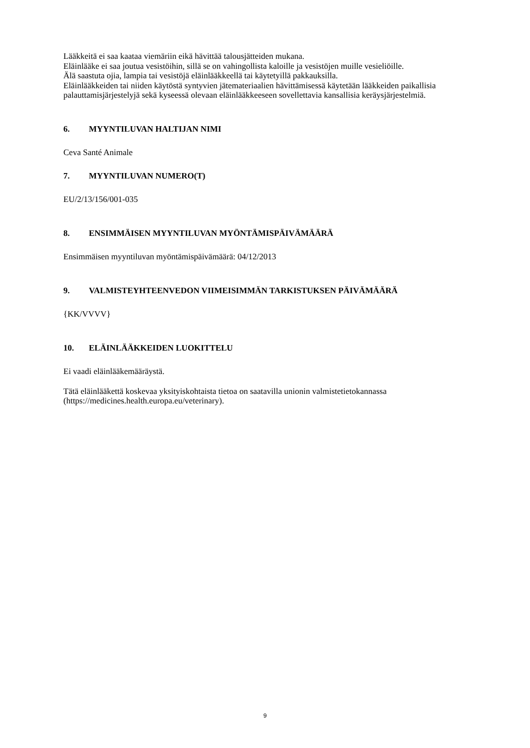Lääkkeitä ei saa kaataa viemäriin eikä hävittää talousjätteiden mukana.
Eläinlääke ei saa joutua vesistöihin, sillä se on vahingollista kaloille ja vesistöjen muille vesieliöille.
Älä saastuta ojia, lampia tai vesistöjä eläinlääkkeellä tai käytetyillä pakkauksilla.
Eläinlääkkeiden tai niiden käytöstä syntyvien jätemateriaalien hävittämisessä käytetään lääkkeiden paikallisia palauttamisjärjestelyjä sekä kyseessä olevaan eläinlääkkeeseen sovellettavia kansallisia keräysjärjestelmiä.
6. MYYNTILUVAN HALTIJAN NIMI
Ceva Santé Animale
7. MYYNTILUVAN NUMERO(T)
EU/2/13/156/001-035
8. ENSIMMÄISEN MYYNTILUVAN MYÖNTÄMISPÄIVÄMÄÄRÄ
Ensimmäisen myyntiluvan myöntämispäivämäärä: 04/12/2013
9. VALMISTEYHTEENVEDON VIIMEISIMMÄN TARKISTUKSEN PÄIVÄMÄÄRÄ
{KK/VVVV}
10. ELÄINLÄÄKKEIDEN LUOKITTELU
Ei vaadi eläinlääkemääräystä.
Tätä eläinlääkettä koskevaa yksityiskohtaista tietoa on saatavilla unionin valmistetietokannassa (https://medicines.health.europa.eu/veterinary).
9